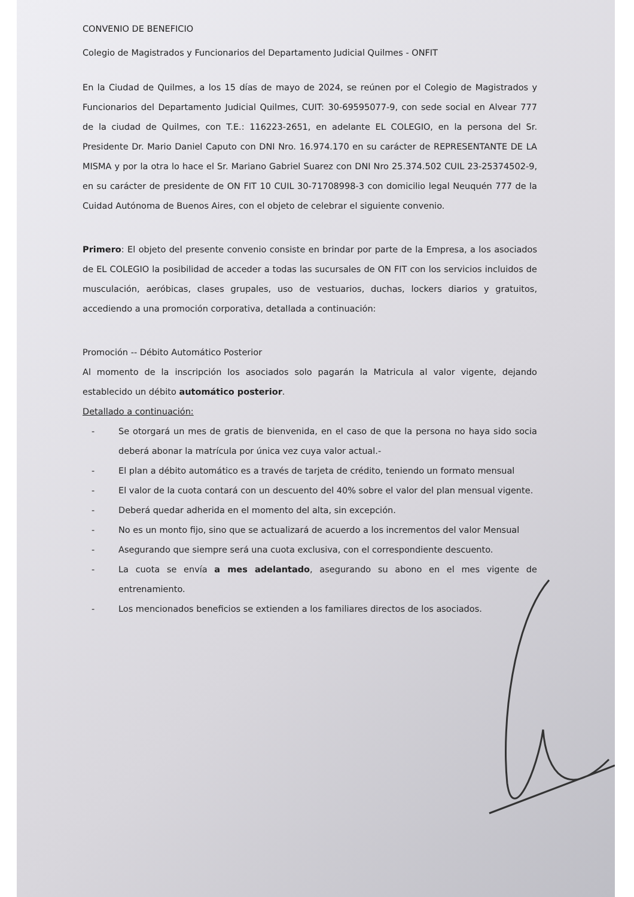CONVENIO DE BENEFICIO
Colegio de Magistrados y Funcionarios del Departamento Judicial Quilmes - ONFIT
En la Ciudad de Quilmes, a los 15 días de mayo de 2024, se reúnen por el Colegio de Magistrados y Funcionarios del Departamento Judicial Quilmes, CUIT: 30-69595077-9, con sede social en Alvear 777 de la ciudad de Quilmes, con T.E.: 116223-2651, en adelante EL COLEGIO, en la persona del Sr. Presidente Dr. Mario Daniel Caputo con DNI Nro. 16.974.170 en su carácter de REPRESENTANTE DE LA MISMA y por la otra lo hace el Sr. Mariano Gabriel Suarez con DNI Nro 25.374.502 CUIL 23-25374502-9, en su carácter de presidente de ON FIT 10 CUIL 30-71708998-3 con domicilio legal Neuquén 777 de la Cuidad Autónoma de Buenos Aires, con el objeto de celebrar el siguiente convenio.
Primero: El objeto del presente convenio consiste en brindar por parte de la Empresa, a los asociados de EL COLEGIO la posibilidad de acceder a todas las sucursales de ON FIT con los servicios incluidos de musculación, aeróbicas, clases grupales, uso de vestuarios, duchas, lockers diarios y gratuitos, accediendo a una promoción corporativa, detallada a continuación:
Promoción -- Débito Automático Posterior
Al momento de la inscripción los asociados solo pagarán la Matricula al valor vigente, dejando establecido un débito automático posterior.
Detallado a continuación:
- Se otorgará un mes de gratis de bienvenida, en el caso de que la persona no haya sido socia deberá abonar la matrícula por única vez cuya valor actual.-
- El plan a débito automático es a través de tarjeta de crédito, teniendo un formato mensual
- El valor de la cuota contará con un descuento del 40% sobre el valor del plan mensual vigente.
- Deberá quedar adherida en el momento del alta, sin excepción.
- No es un monto fijo, sino que se actualizará de acuerdo a los incrementos del valor Mensual
- Asegurando que siempre será una cuota exclusiva, con el correspondiente descuento.
- La cuota se envía a mes adelantado, asegurando su abono en el mes vigente de entrenamiento.
- Los mencionados beneficios se extienden a los familiares directos de los asociados.